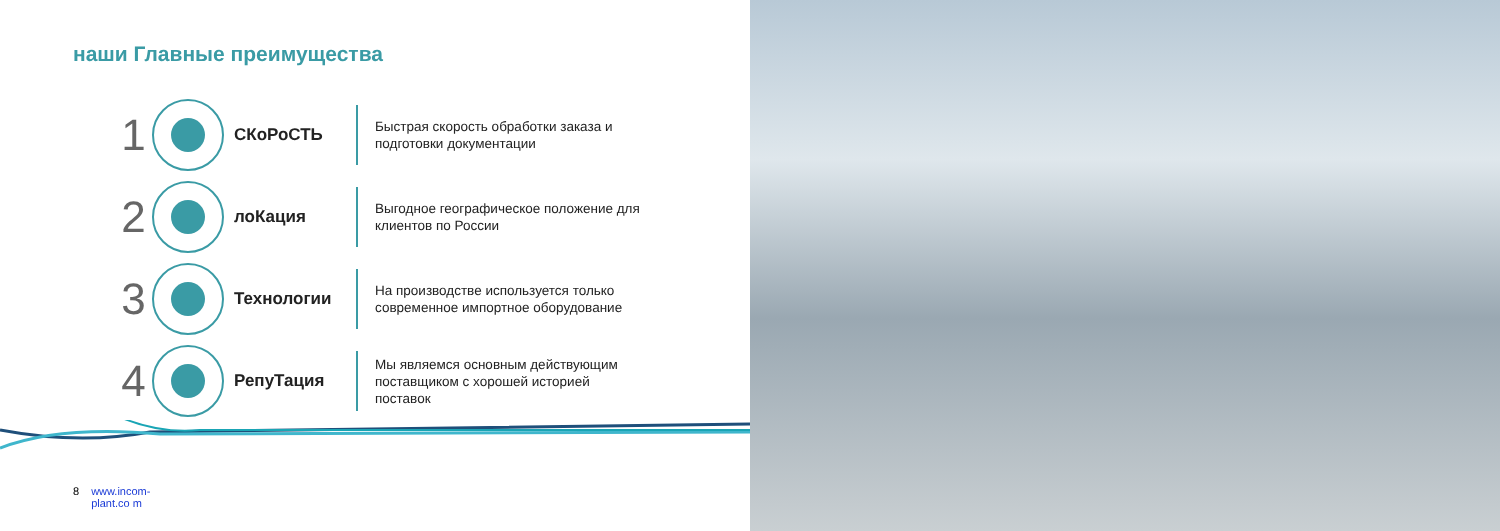наши Главные преимущества
1
СКоРоСТЬ
Быстрая скорость обработки заказа и подготовки документации
2
лоКация
Выгодное географическое положение для клиентов по России
3
Технологии
На производстве используется только современное импортное оборудование
4
РепуТация
Мы являемся основным действующим поставщиком с хорошей историей поставок
8 www.incom-plant.co m